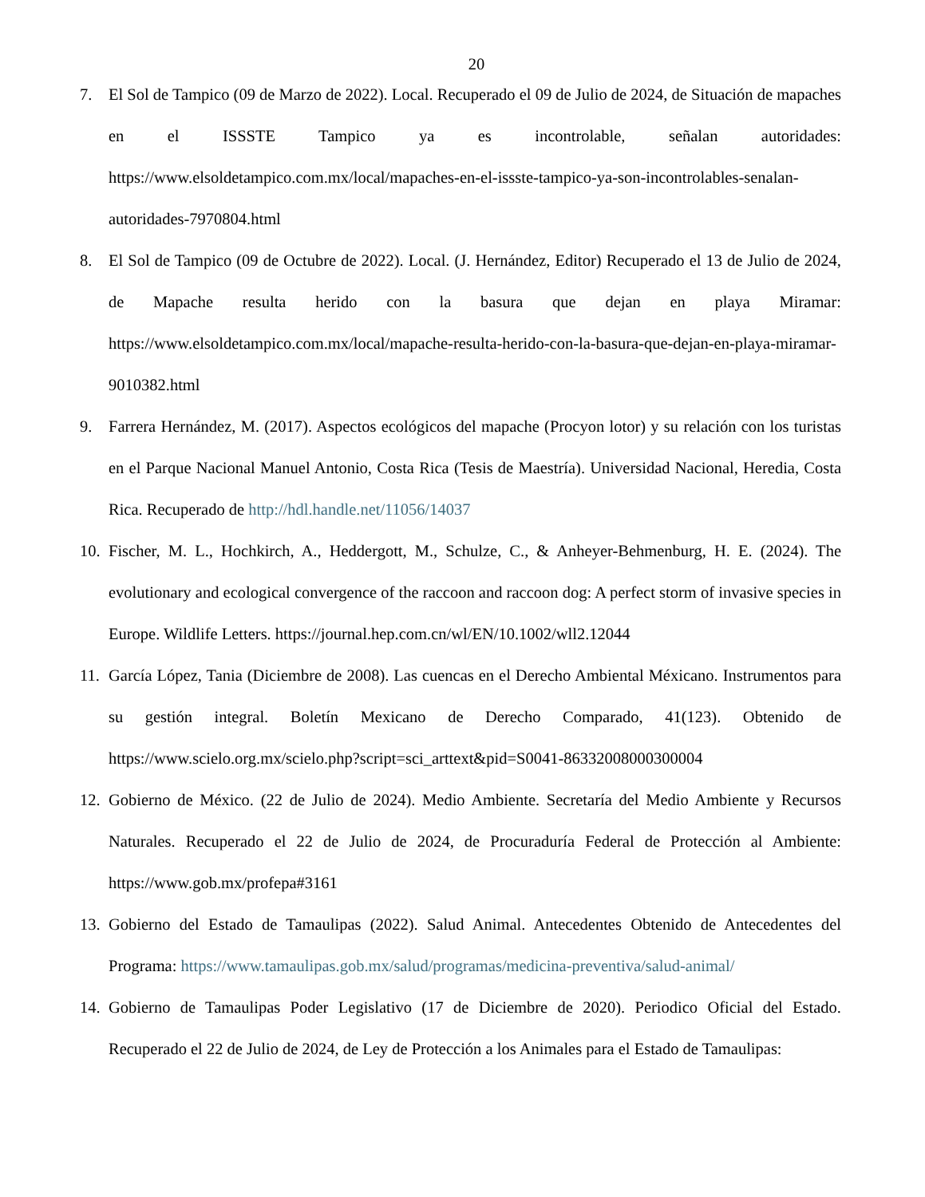20
7. El Sol de Tampico (09 de Marzo de 2022). Local. Recuperado el 09 de Julio de 2024, de Situación de mapaches en el ISSSTE Tampico ya es incontrolable, señalan autoridades: https://www.elsoldetampico.com.mx/local/mapaches-en-el-issste-tampico-ya-son-incontrolables-senalan-autoridades-7970804.html
8. El Sol de Tampico (09 de Octubre de 2022). Local. (J. Hernández, Editor) Recuperado el 13 de Julio de 2024, de Mapache resulta herido con la basura que dejan en playa Miramar: https://www.elsoldetampico.com.mx/local/mapache-resulta-herido-con-la-basura-que-dejan-en-playa-miramar-9010382.html
9. Farrera Hernández, M. (2017). Aspectos ecológicos del mapache (Procyon lotor) y su relación con los turistas en el Parque Nacional Manuel Antonio, Costa Rica (Tesis de Maestría). Universidad Nacional, Heredia, Costa Rica. Recuperado de http://hdl.handle.net/11056/14037
10.
Fischer, M. L., Hochkirch, A., Heddergott, M., Schulze, C., & Anheyer-Behmenburg, H. E. (2024). The evolutionary and ecological convergence of the raccoon and raccoon dog: A perfect storm of invasive species in Europe. Wildlife Letters. https://journal.hep.com.cn/wl/EN/10.1002/wll2.12044
11.
García López, Tania (Diciembre de 2008). Las cuencas en el Derecho Ambiental Méxicano. Instrumentos para su gestión integral. Boletín Mexicano de Derecho Comparado, 41(123). Obtenido de https://www.scielo.org.mx/scielo.php?script=sci_arttext&pid=S0041-86332008000300004
12.
Gobierno de México. (22 de Julio de 2024). Medio Ambiente. Secretaría del Medio Ambiente y Recursos Naturales. Recuperado el 22 de Julio de 2024, de Procuraduría Federal de Protección al Ambiente: https://www.gob.mx/profepa#3161
13.
Gobierno del Estado de Tamaulipas (2022). Salud Animal. Antecedentes Obtenido de Antecedentes del Programa: https://www.tamaulipas.gob.mx/salud/programas/medicina-preventiva/salud-animal/
14.
Gobierno de Tamaulipas Poder Legislativo (17 de Diciembre de 2020). Periodico Oficial del Estado. Recuperado el 22 de Julio de 2024, de Ley de Protección a los Animales para el Estado de Tamaulipas: